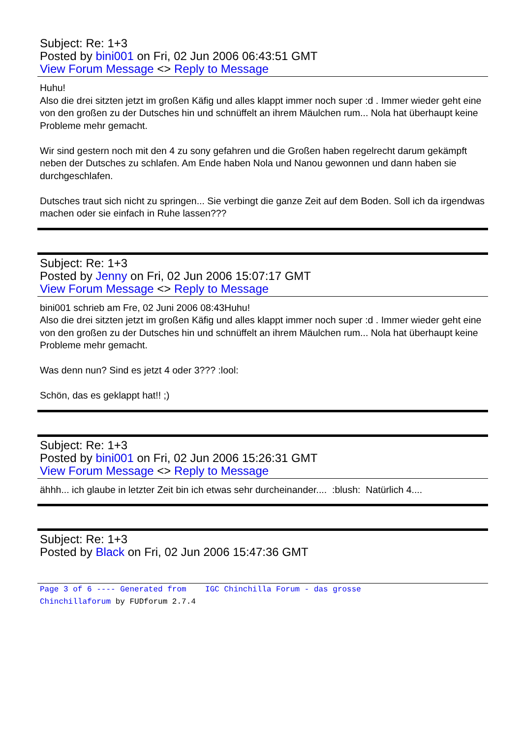Subject: Re: 1+3
Posted by bini001 on Fri, 02 Jun 2006 06:43:51 GMT
View Forum Message <> Reply to Message
Huhu!
Also die drei sitzten jetzt im großen Käfig und alles klappt immer noch super :d . Immer wieder geht eine von den großen zu der Dutsches hin und schnüffelt an ihrem Mäulchen rum... Nola hat überhaupt keine Probleme mehr gemacht.
Wir sind gestern noch mit den 4 zu sony gefahren und die Großen haben regelrecht darum gekämpft neben der Dutsches zu schlafen. Am Ende haben Nola und Nanou gewonnen und dann haben sie durchgeschlafen.
Dutsches traut sich nicht zu springen... Sie verbingt die ganze Zeit auf dem Boden. Soll ich da irgendwas machen oder sie einfach in Ruhe lassen???
Subject: Re: 1+3
Posted by Jenny on Fri, 02 Jun 2006 15:07:17 GMT
View Forum Message <> Reply to Message
bini001 schrieb am Fre, 02 Juni 2006 08:43Huhu!
Also die drei sitzten jetzt im großen Käfig und alles klappt immer noch super :d . Immer wieder geht eine von den großen zu der Dutsches hin und schnüffelt an ihrem Mäulchen rum... Nola hat überhaupt keine Probleme mehr gemacht.
Was denn nun? Sind es jetzt 4 oder 3??? :lool:
Schön, das es geklappt hat!! ;)
Subject: Re: 1+3
Posted by bini001 on Fri, 02 Jun 2006 15:26:31 GMT
View Forum Message <> Reply to Message
ähhh... ich glaube in letzter Zeit bin ich etwas sehr durcheinander.... :blush: Natürlich 4....
Subject: Re: 1+3
Posted by Black on Fri, 02 Jun 2006 15:47:36 GMT
Page 3 of 6 ---- Generated from IGC Chinchilla Forum - das grosse
Chinchillaforum by FUDforum 2.7.4